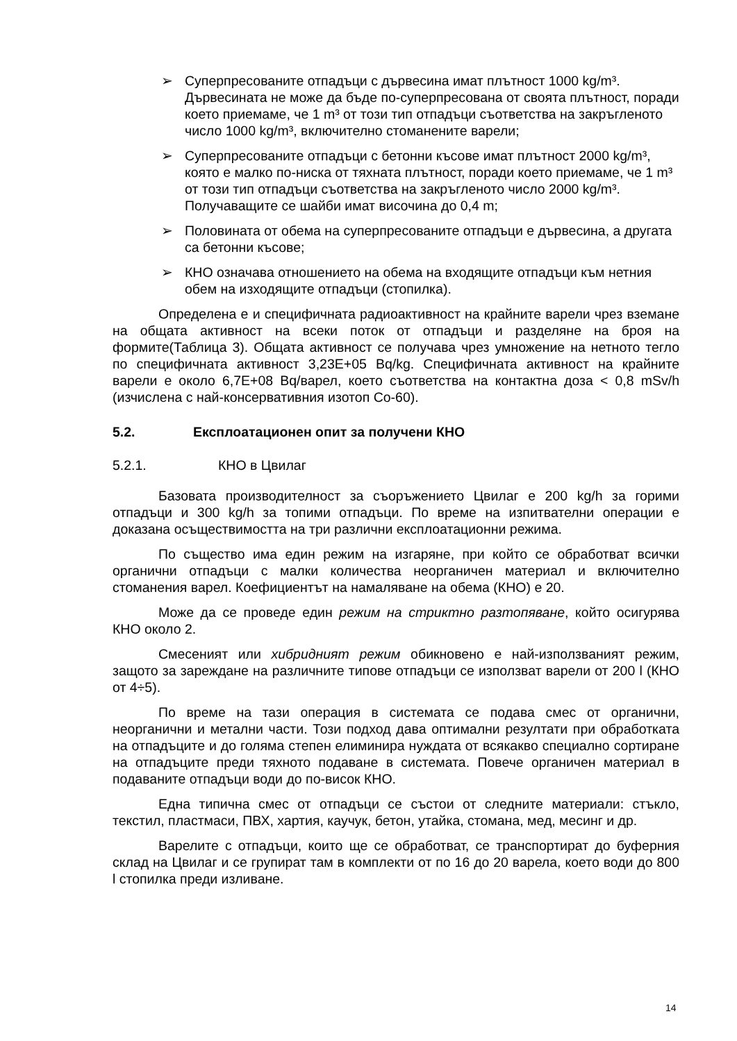➢ Суперпресованите отпадъци с дървесина имат плътност 1000 kg/m³. Дървесината не може да бъде по-суперпресована от своята плътност, поради което приемаме, че 1 m³ от този тип отпадъци съответства на закръгленото число 1000 kg/m³, включително стоманените варели;
➢ Суперпресованите отпадъци с бетонни късове имат плътност 2000 kg/m³, която е малко по-ниска от тяхната плътност, поради което приемаме, че 1 m³ от този тип отпадъци съответства на закръгленото число 2000 kg/m³. Получаващите се шайби имат височина до 0,4 m;
➢ Половината от обема на суперпресованите отпадъци е дървесина, а другата са бетонни късове;
➢ КНО означава отношението на обема на входящите отпадъци към нетния обем на изходящите отпадъци (стопилка).
Определена е и специфичната радиоактивност на крайните варели чрез вземане на общата активност на всеки поток от отпадъци и разделяне на броя на формите(Таблица 3). Общата активност се получава чрез умножение на нетното тегло по специфичната активност 3,23E+05 Bq/kg. Специфичната активност на крайните варели е около 6,7E+08 Bq/варел, което съответства на контактна доза < 0,8 mSv/h (изчислена с най-консервативния изотоп Co-60).
5.2. Експлоатационен опит за получени КНО
5.2.1. КНО в Цвилаг
Базовата производителност за съоръжението Цвилаг е 200 kg/h за горими отпадъци и 300 kg/h за топими отпадъци. По време на изпитвателни операции е доказана осъществимостта на три различни експлоатационни режима.
По същество има един режим на изгаряне, при който се обработват всички органични отпадъци с малки количества неорганичен материал и включително стоманения варел. Коефициентът на намаляване на обема (КНО) е 20.
Може да се проведе един режим на стриктно разтопяване, който осигурява КНО около 2.
Смесеният или хибридният режим обикновено е най-използваният режим, защото за зареждане на различните типове отпадъци се използват варели от 200 l (КНО от 4÷5).
По време на тази операция в системата се подава смес от органични, неорганични и метални части. Този подход дава оптимални резултати при обработката на отпадъците и до голяма степен елиминира нуждата от всякакво специално сортиране на отпадъците преди тяхното подаване в системата. Повече органичен материал в подаваните отпадъци води до по-висок КНО.
Една типична смес от отпадъци се състои от следните материали: стъкло, текстил, пластмаси, ПВХ, хартия, каучук, бетон, утайка, стомана, мед, месинг и др.
Варелите с отпадъци, които ще се обработват, се транспортират до буферния склад на Цвилаг и се групират там в комплекти от по 16 до 20 варела, което води до 800 l стопилка преди изливане.
14